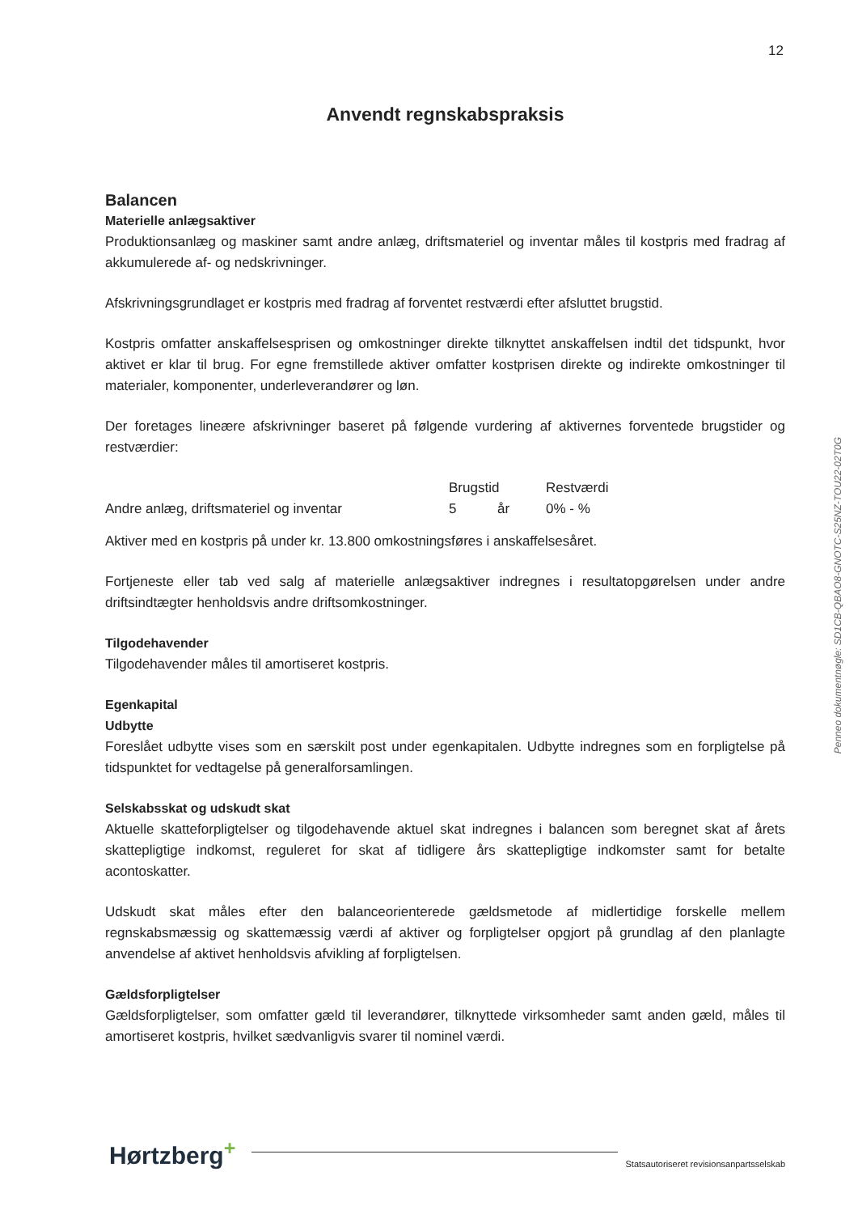12
Anvendt regnskabspraksis
Balancen
Materielle anlægsaktiver
Produktionsanlæg og maskiner samt andre anlæg, driftsmateriel og inventar måles til kostpris med fradrag af akkumulerede af- og nedskrivninger.
Afskrivningsgrundlaget er kostpris med fradrag af forventet restværdi efter afsluttet brugstid.
Kostpris omfatter anskaffelsesprisen og omkostninger direkte tilknyttet anskaffelsen indtil det tidspunkt, hvor aktivet er klar til brug. For egne fremstillede aktiver omfatter kostprisen direkte og indirekte omkostninger til materialer, komponenter, underleverandører og løn.
Der foretages lineære afskrivninger baseret på følgende vurdering af aktivernes forventede brugstider og restværdier:
| | Brugstid | | Restværdi |
| --- | --- | --- | --- |
| Andre anlæg, driftsmateriel og inventar | 5 | år | 0% - % |
Aktiver med en kostpris på under kr. 13.800 omkostningsføres i anskaffelsesåret.
Fortjeneste eller tab ved salg af materielle anlægsaktiver indregnes i resultatopgørelsen under andre driftsindtægter henholdsvis andre driftsomkostninger.
Tilgodehavender
Tilgodehavender måles til amortiseret kostpris.
Egenkapital
Udbytte
Foreslået udbytte vises som en særskilt post under egenkapitalen. Udbytte indregnes som en forpligtelse på tidspunktet for vedtagelse på generalforsamlingen.
Selskabsskat og udskudt skat
Aktuelle skatteforpligtelser og tilgodehavende aktuel skat indregnes i balancen som beregnet skat af årets skattepligtige indkomst, reguleret for skat af tidligere års skattepligtige indkomster samt for betalte acontoskatter.
Udskudt skat måles efter den balanceorienterede gældsmetode af midlertidige forskelle mellem regnskabsmæssig og skattemæssig værdi af aktiver og forpligtelser opgjort på grundlag af den planlagte anvendelse af aktivet henholdsvis afvikling af forpligtelsen.
Gældsforpligtelser
Gældsforpligtelser, som omfatter gæld til leverandører, tilknyttede virksomheder samt anden gæld, måles til amortiseret kostpris, hvilket sædvanligvis svarer til nominel værdi.
Penneo dokumentnøgle: SD1CB-QBAO8-GNOTC-S25NZ-TOU22-02T0G
Hørtzberg<sup>+</sup> Statsautoriseret revisionsanpartsselskab